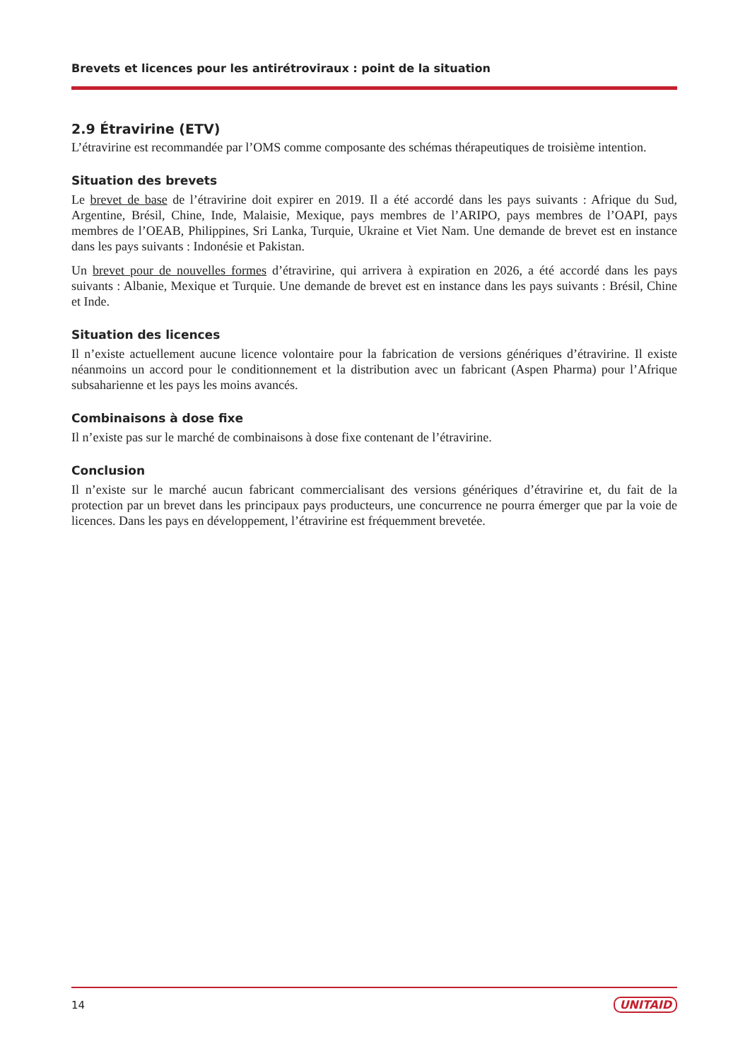Brevets et licences pour les antirétroviraux : point de la situation
2.9 Étravirine (ETV)
L’étravirine est recommandée par l’OMS comme composante des schémas thérapeutiques de troisième intention.
Situation des brevets
Le brevet de base de l’étravirine doit expirer en 2019. Il a été accordé dans les pays suivants : Afrique du Sud, Argentine, Brésil, Chine, Inde, Malaisie, Mexique, pays membres de l’ARIPO, pays membres de l’OAPI, pays membres de l’OEAB, Philippines, Sri Lanka, Turquie, Ukraine et Viet Nam. Une demande de brevet est en instance dans les pays suivants : Indonésie et Pakistan.
Un brevet pour de nouvelles formes d’étravirine, qui arrivera à expiration en 2026, a été accordé dans les pays suivants : Albanie, Mexique et Turquie. Une demande de brevet est en instance dans les pays suivants : Brésil, Chine et Inde.
Situation des licences
Il n’existe actuellement aucune licence volontaire pour la fabrication de versions génériques d’étravirine. Il existe néanmoins un accord pour le conditionnement et la distribution avec un fabricant (Aspen Pharma) pour l’Afrique subsaharienne et les pays les moins avancés.
Combinaisons à dose fixe
Il n’existe pas sur le marché de combinaisons à dose fixe contenant de l’étravirine.
Conclusion
Il n’existe sur le marché aucun fabricant commercialisant des versions génériques d’étravirine et, du fait de la protection par un brevet dans les principaux pays producteurs, une concurrence ne pourra émerger que par la voie de licences. Dans les pays en développement, l’étravirine est fréquemment brevetée.
14 UNITAID